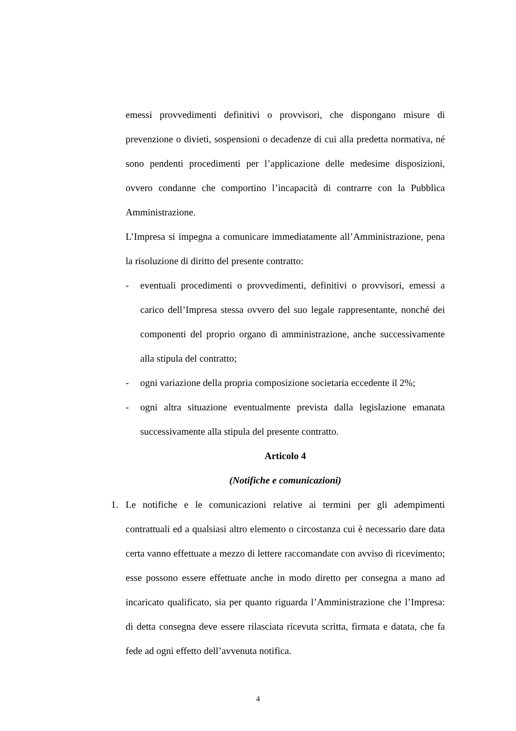emessi provvedimenti definitivi o provvisori, che dispongano misure di prevenzione o divieti, sospensioni o decadenze di cui alla predetta normativa, né sono pendenti procedimenti per l’applicazione delle medesime disposizioni, ovvero condanne che comportino l’incapacità di contrarre con la Pubblica Amministrazione.
L’Impresa si impegna a comunicare immediatamente all’Amministrazione, pena la risoluzione di diritto del presente contratto:
- eventuali procedimenti o provvedimenti, definitivi o provvisori, emessi a carico dell’Impresa stessa ovvero del suo legale rappresentante, nonché dei componenti del proprio organo di amministrazione, anche successivamente alla stipula del contratto;
- ogni variazione della propria composizione societaria eccedente il 2%;
- ogni altra situazione eventualmente prevista dalla legislazione emanata successivamente alla stipula del presente contratto.
Articolo 4
(Notifiche e comunicazioni)
1. Le notifiche e le comunicazioni relative ai termini per gli adempimenti contrattuali ed a qualsiasi altro elemento o circostanza cui è necessario dare data certa vanno effettuate a mezzo di lettere raccomandate con avviso di ricevimento; esse possono essere effettuate anche in modo diretto per consegna a mano ad incaricato qualificato, sia per quanto riguarda l’Amministrazione che l’Impresa: di detta consegna deve essere rilasciata ricevuta scritta, firmata e datata, che fa fede ad ogni effetto dell’avvenuta notifica.
4